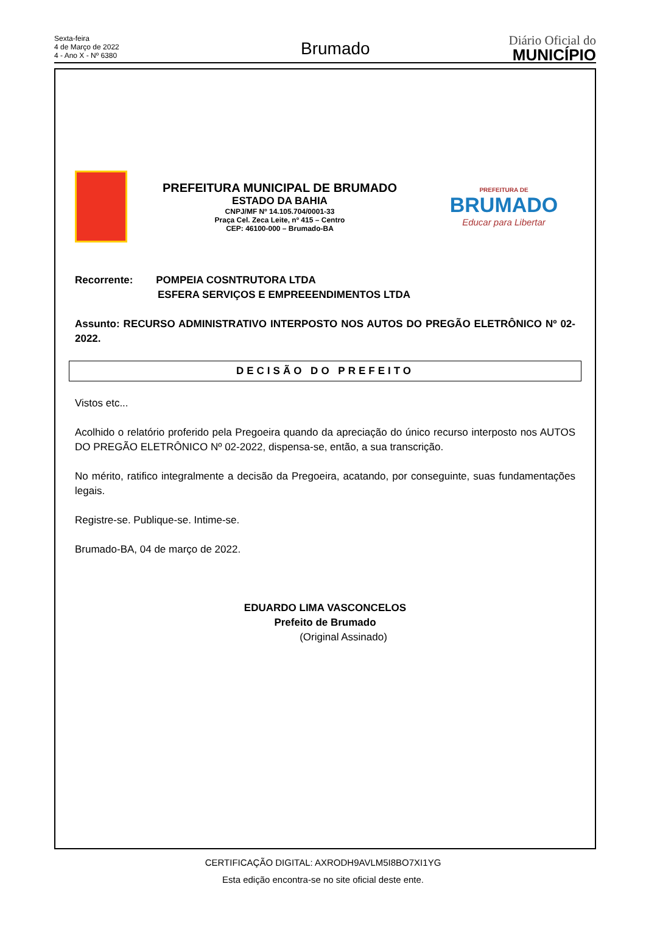Sexta-feira
4 de Março de 2022
4 - Ano X - Nº 6380
Brumado
Diário Oficial do
MUNICÍPIO
PREFEITURA MUNICIPAL DE BRUMADO
ESTADO DA BAHIA
CNPJ/MF Nº 14.105.704/0001-33
Praça Cel. Zeca Leite, nº 415 – Centro
CEP: 46100-000 – Brumado-BA
PREFEITURA DE
BRUMADO
Educar para Libertar
Recorrente: POMPEIA COSNTRUTORA LTDA
ESFERA SERVIÇOS E EMPREEENDIMENTOS LTDA
Assunto: RECURSO ADMINISTRATIVO INTERPOSTO NOS AUTOS DO PREGÃO ELETRÔNICO Nº 02-2022.
DECISÃO DO PREFEITO
Vistos etc...
Acolhido o relatório proferido pela Pregoeira quando da apreciação do único recurso interposto nos AUTOS DO PREGÃO ELETRÔNICO Nº 02-2022, dispensa-se, então, a sua transcrição.
No mérito, ratifico integralmente a decisão da Pregoeira, acatando, por conseguinte, suas fundamentações legais.
Registre-se. Publique-se. Intime-se.
Brumado-BA, 04 de março de 2022.
EDUARDO LIMA VASCONCELOS
Prefeito de Brumado
(Original Assinado)
CERTIFICAÇÃO DIGITAL: AXRODH9AVLM5I8BO7XI1YG
Esta edição encontra-se no site oficial deste ente.